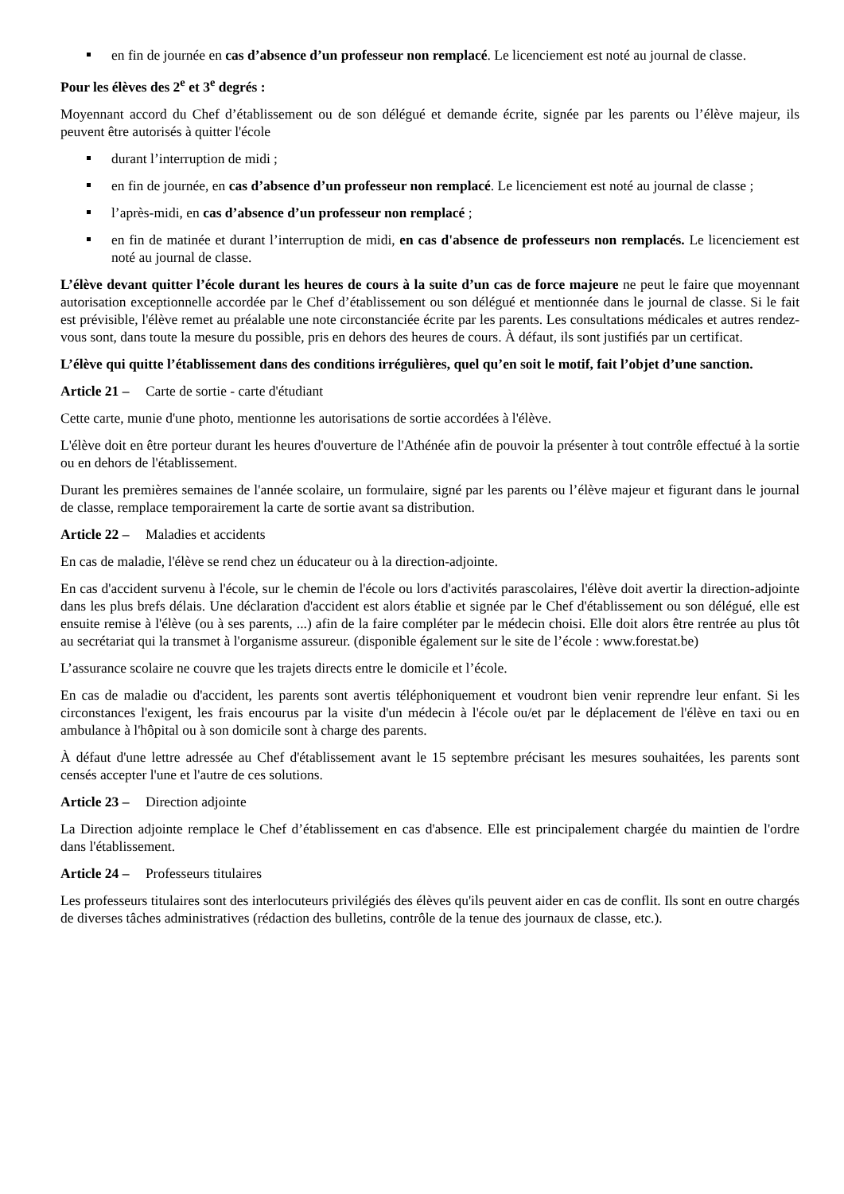en fin de journée en cas d’absence d’un professeur non remplacé. Le licenciement est noté au journal de classe.
Pour les élèves des 2<sup>e</sup> et 3<sup>e</sup> degrés :
Moyennant accord du Chef d’établissement ou de son délégué et demande écrite, signée par les parents ou l’élève majeur, ils peuvent être autorisés à quitter l'école
durant l’interruption de midi ;
en fin de journée, en cas d’absence d’un professeur non remplacé. Le licenciement est noté au journal de classe ;
l’après-midi, en cas d’absence d’un professeur non remplacé ;
en fin de matinée et durant l’interruption de midi, en cas d'absence de professeurs non remplacés. Le licenciement est noté au journal de classe.
L’élève devant quitter l’école durant les heures de cours à la suite d’un cas de force majeure ne peut le faire que moyennant autorisation exceptionnelle accordée par le Chef d’établissement ou son délégué et mentionnée dans le journal de classe. Si le fait est prévisible, l'élève remet au préalable une note circonstanciée écrite par les parents. Les consultations médicales et autres rendez-vous sont, dans toute la mesure du possible, pris en dehors des heures de cours. À défaut, ils sont justifiés par un certificat.
L’élève qui quitte l’établissement dans des conditions irrégulières, quel qu’en soit le motif, fait l’objet d’une sanction.
Article 21 – Carte de sortie - carte d'étudiant
Cette carte, munie d'une photo, mentionne les autorisations de sortie accordées à l'élève.
L'élève doit en être porteur durant les heures d'ouverture de l'Athénée afin de pouvoir la présenter à tout contrôle effectué à la sortie ou en dehors de l'établissement.
Durant les premières semaines de l'année scolaire, un formulaire, signé par les parents ou l’élève majeur et figurant dans le journal de classe, remplace temporairement la carte de sortie avant sa distribution.
Article 22 – Maladies et accidents
En cas de maladie, l'élève se rend chez un éducateur ou à la direction-adjointe.
En cas d'accident survenu à l'école, sur le chemin de l'école ou lors d'activités parascolaires, l'élève doit avertir la direction-adjointe dans les plus brefs délais. Une déclaration d'accident est alors établie et signée par le Chef d'établissement ou son délégué, elle est ensuite remise à l'élève (ou à ses parents, ...) afin de la faire compléter par le médecin choisi. Elle doit alors être rentrée au plus tôt au secrétariat qui la transmet à l'organisme assureur. (disponible également sur le site de l’école : www.forestat.be)
L’assurance scolaire ne couvre que les trajets directs entre le domicile et l’école.
En cas de maladie ou d'accident, les parents sont avertis téléphoniquement et voudront bien venir reprendre leur enfant. Si les circonstances l'exigent, les frais encourus par la visite d'un médecin à l'école ou/et par le déplacement de l'élève en taxi ou en ambulance à l'hôpital ou à son domicile sont à charge des parents.
À défaut d'une lettre adressée au Chef d'établissement avant le 15 septembre précisant les mesures souhaitées, les parents sont censés accepter l'une et l'autre de ces solutions.
Article 23 – Direction adjointe
La Direction adjointe remplace le Chef d’établissement en cas d'absence. Elle est principalement chargée du maintien de l'ordre dans l'établissement.
Article 24 – Professeurs titulaires
Les professeurs titulaires sont des interlocuteurs privilégiés des élèves qu'ils peuvent aider en cas de conflit. Ils sont en outre chargés de diverses tâches administratives (rédaction des bulletins, contrôle de la tenue des journaux de classe, etc.).